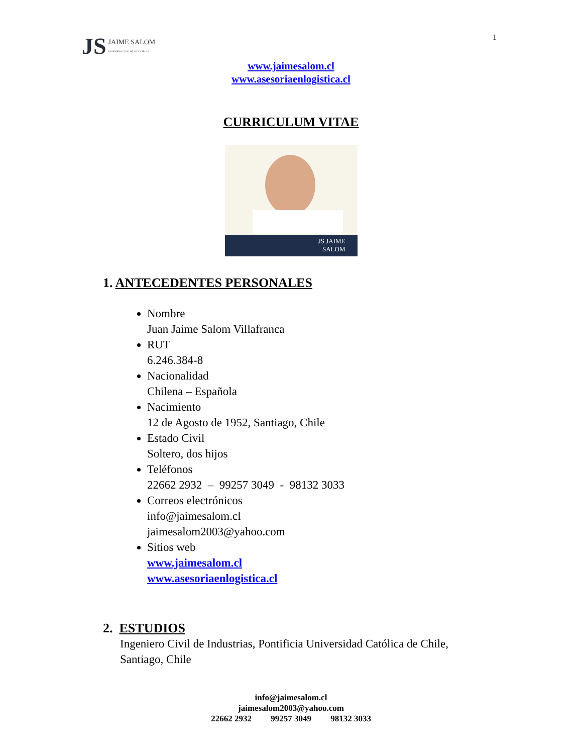JS JAIME SALOM
INGENIERO CIVIL DE INDUSTRIAS
1
www.jaimesalom.cl
www.asesoriaenlogistica.cl
CURRICULUM VITAE
JS JAIME
SALOM
1. ANTECEDENTES PERSONALES
Nombre
Juan Jaime Salom Villafranca
RUT
6.246.384-8
Nacionalidad
Chilena – Española
Nacimiento
12 de Agosto de 1952, Santiago, Chile
Estado Civil
Soltero, dos hijos
Teléfonos
22662 2932 – 99257 3049 - 98132 3033
Correos electrónicos
info@jaimesalom.cl
jaimesalom2003@yahoo.com
Sitios web
www.jaimesalom.cl
www.asesoriaenlogistica.cl
2. ESTUDIOS
Ingeniero Civil de Industrias, Pontificia Universidad Católica de Chile,
Santiago, Chile
info@jaimesalom.cl
jaimesalom2003@yahoo.com
22662 2932 99257 3049 98132 3033